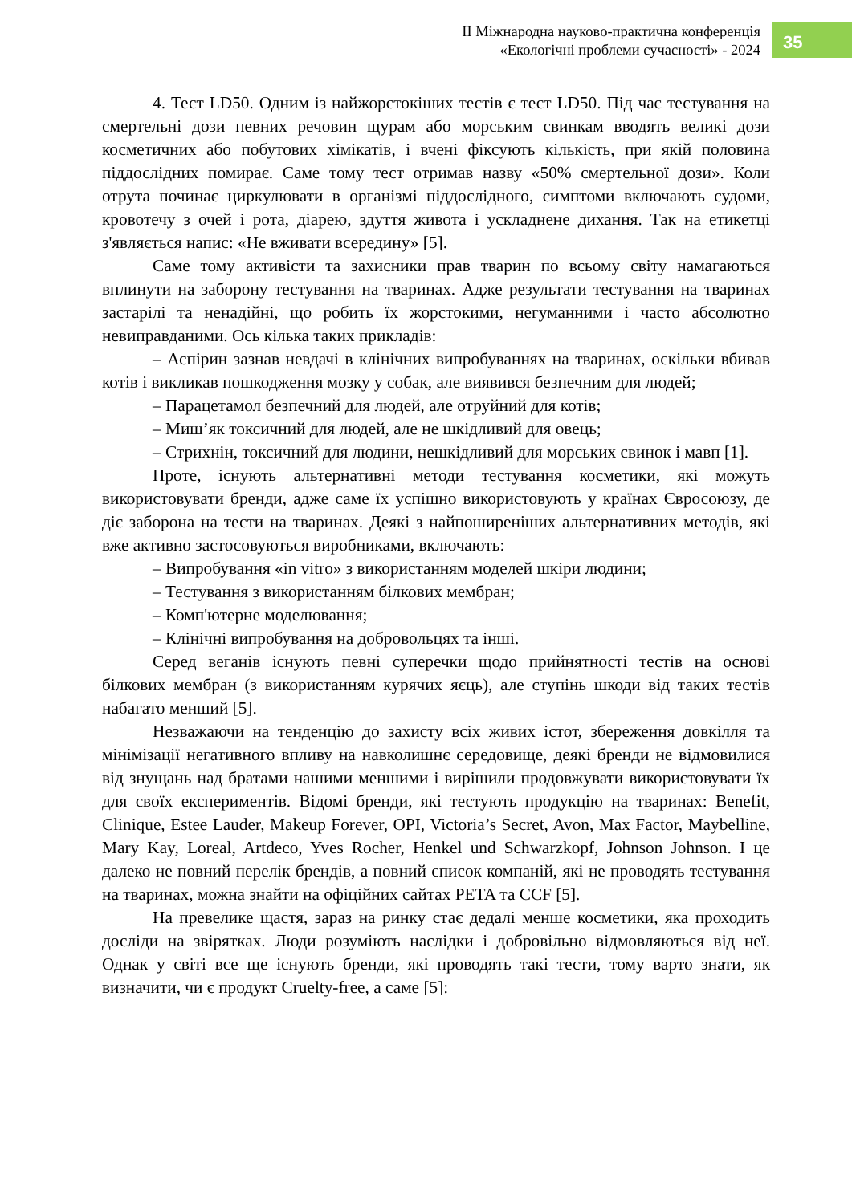ІІ Міжнародна науково-практична конференція
«Екологічні проблеми сучасності» - 2024
35
4. Тест LD50. Одним із найжорстокіших тестів є тест LD50. Під час тестування на смертельні дози певних речовин щурам або морським свинкам вводять великі дози косметичних або побутових хімікатів, і вчені фіксують кількість, при якій половина піддослідних помирає. Саме тому тест отримав назву «50% смертельної дози». Коли отрута починає циркулювати в організмі піддослідного, симптоми включають судоми, кровотечу з очей і рота, діарею, здуття живота і ускладнене дихання. Так на етикетці з'являється напис: «Не вживати всередину» [5].
Саме тому активісти та захисники прав тварин по всьому світу намагаються вплинути на заборону тестування на тваринах. Адже результати тестування на тваринах застарілі та ненадійні, що робить їх жорстокими, негуманними і часто абсолютно невиправданими. Ось кілька таких прикладів:
– Аспірин зазнав невдачі в клінічних випробуваннях на тваринах, оскільки вбивав котів і викликав пошкодження мозку у собак, але виявився безпечним для людей;
– Парацетамол безпечний для людей, але отруйний для котів;
– Миш’як токсичний для людей, але не шкідливий для овець;
– Стрихнін, токсичний для людини, нешкідливий для морських свинок і мавп [1].
Проте, існують альтернативні методи тестування косметики, які можуть використовувати бренди, адже саме їх успішно використовують у країнах Євросоюзу, де діє заборона на тести на тваринах. Деякі з найпоширеніших альтернативних методів, які вже активно застосовуються виробниками, включають:
– Випробування «in vitro» з використанням моделей шкіри людини;
– Тестування з використанням білкових мембран;
– Комп'ютерне моделювання;
– Клінічні випробування на добровольцях та інші.
Серед веганів існують певні суперечки щодо прийнятності тестів на основі білкових мембран (з використанням курячих яєць), але ступінь шкоди від таких тестів набагато менший [5].
Незважаючи на тенденцію до захисту всіх живих істот, збереження довкілля та мінімізації негативного впливу на навколишнє середовище, деякі бренди не відмовилися від знущань над братами нашими меншими і вирішили продовжувати використовувати їх для своїх експериментів. Відомі бренди, які тестують продукцію на тваринах: Benefit, Clinique, Estee Lauder, Makeup Forever, OPI, Victoria’s Secret, Avon, Max Factor, Maybelline, Mary Kay, Loreal, Artdeco, Yves Rocher, Henkel und Schwarzkopf, Johnson Johnson. І це далеко не повний перелік брендів, а повний список компаній, які не проводять тестування на тваринах, можна знайти на офіційних сайтах PETA та CCF [5].
На превелике щастя, зараз на ринку стає дедалі менше косметики, яка проходить досліди на звірятках. Люди розуміють наслідки і добровільно відмовляються від неї. Однак у світі все ще існують бренди, які проводять такі тести, тому варто знати, як визначити, чи є продукт Cruelty-free, а саме [5]: